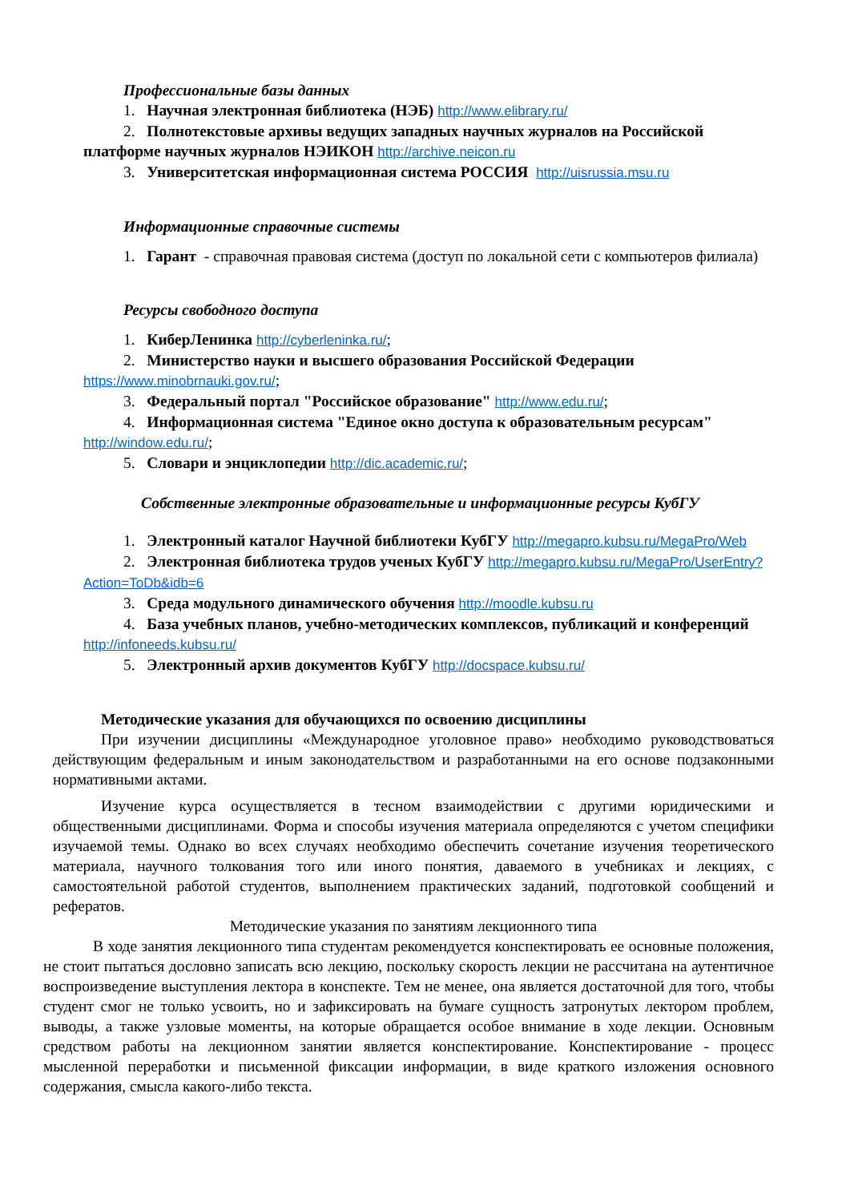Профессиональные базы данных
1. Научная электронная библиотека (НЭБ) http://www.elibrary.ru/
2. Полнотекстовые архивы ведущих западных научных журналов на Российской платформе научных журналов НЭИКОН http://archive.neicon.ru
3. Университетская информационная система РОССИЯ http://uisrussia.msu.ru
Информационные справочные системы
1. Гарант - справочная правовая система (доступ по локальной сети с компьютеров филиала)
Ресурсы свободного доступа
1. КиберЛенинка http://cyberleninka.ru/;
2. Министерство науки и высшего образования Российской Федерации https://www.minobrnauki.gov.ru/;
3. Федеральный портал "Российское образование" http://www.edu.ru/;
4. Информационная система "Единое окно доступа к образовательным ресурсам" http://window.edu.ru/;
5. Словари и энциклопедии http://dic.academic.ru/;
Собственные электронные образовательные и информационные ресурсы КубГУ
1. Электронный каталог Научной библиотеки КубГУ http://megapro.kubsu.ru/MegaPro/Web
2. Электронная библиотека трудов ученых КубГУ http://megapro.kubsu.ru/MegaPro/UserEntry?Action=ToDb&idb=6
3. Среда модульного динамического обучения http://moodle.kubsu.ru
4. База учебных планов, учебно-методических комплексов, публикаций и конференций http://infoneeds.kubsu.ru/
5. Электронный архив документов КубГУ http://docspace.kubsu.ru/
Методические указания для обучающихся по освоению дисциплины
При изучении дисциплины «Международное уголовное право» необходимо руководствоваться действующим федеральным и иным законодательством и разработанными на его основе подзаконными нормативными актами.
Изучение курса осуществляется в тесном взаимодействии с другими юридическими и общественными дисциплинами. Форма и способы изучения материала определяются с учетом специфики изучаемой темы. Однако во всех случаях необходимо обеспечить сочетание изучения теоретического материала, научного толкования того или иного понятия, даваемого в учебниках и лекциях, с самостоятельной работой студентов, выполнением практических заданий, подготовкой сообщений и рефератов.
Методические указания по занятиям лекционного типа
В ходе занятия лекционного типа студентам рекомендуется конспектировать ее основные положения, не стоит пытаться дословно записать всю лекцию, поскольку скорость лекции не рассчитана на аутентичное воспроизведение выступления лектора в конспекте. Тем не менее, она является достаточной для того, чтобы студент смог не только усвоить, но и зафиксировать на бумаге сущность затронутых лектором проблем, выводы, а также узловые моменты, на которые обращается особое внимание в ходе лекции. Основным средством работы на лекционном занятии является конспектирование. Конспектирование - процесс мысленной переработки и письменной фиксации информации, в виде краткого изложения основного содержания, смысла какого-либо текста.